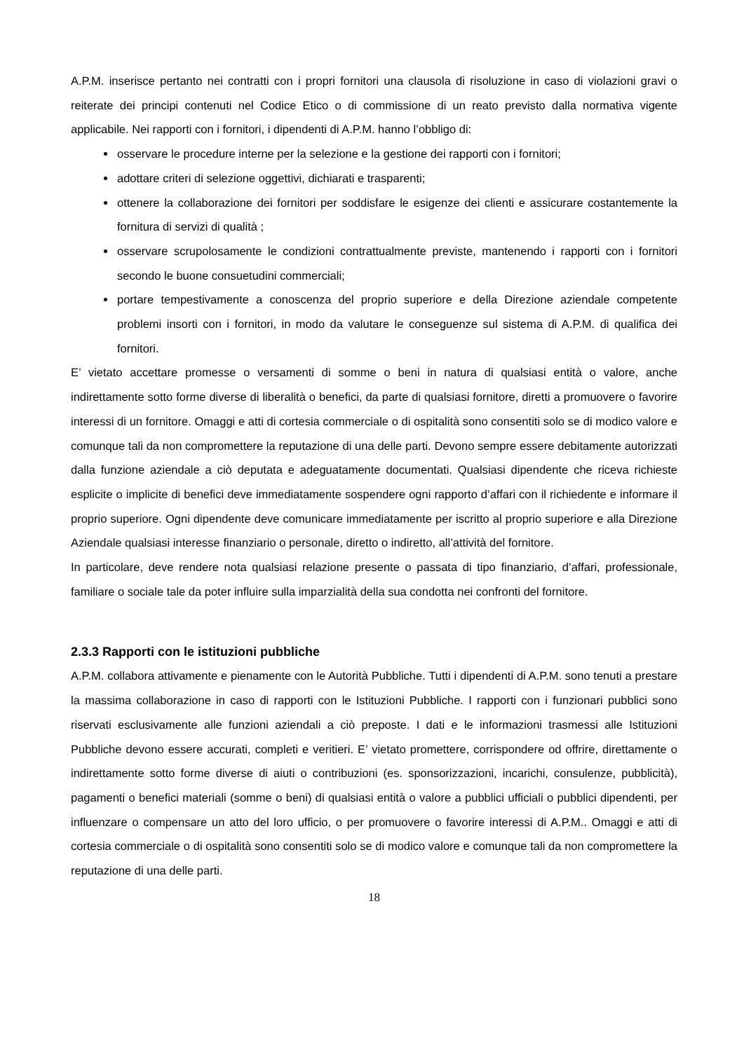A.P.M. inserisce pertanto nei contratti con i propri fornitori una clausola di risoluzione in caso di violazioni gravi o reiterate dei principi contenuti nel Codice Etico o di commissione di un reato previsto dalla normativa vigente applicabile. Nei rapporti con i fornitori, i dipendenti di A.P.M. hanno l’obbligo di:
osservare le procedure interne per la selezione e la gestione dei rapporti con i fornitori;
adottare criteri di selezione oggettivi, dichiarati e trasparenti;
ottenere la collaborazione dei fornitori per soddisfare le esigenze dei clienti e assicurare costantemente la fornitura di servizi di qualità ;
osservare scrupolosamente le condizioni contrattualmente previste, mantenendo i rapporti con i fornitori secondo le buone consuetudini commerciali;
portare tempestivamente a conoscenza del proprio superiore e della Direzione aziendale competente problemi insorti con i fornitori, in modo da valutare le conseguenze sul sistema di A.P.M. di qualifica dei fornitori.
E’ vietato accettare promesse o versamenti di somme o beni in natura di qualsiasi entità o valore, anche indirettamente sotto forme diverse di liberalità o benefici, da parte di qualsiasi fornitore, diretti a promuovere o favorire interessi di un fornitore. Omaggi e atti di cortesia commerciale o di ospitalità sono consentiti solo se di modico valore e comunque tali da non compromettere la reputazione di una delle parti. Devono sempre essere debitamente autorizzati dalla funzione aziendale a ciò deputata e adeguatamente documentati. Qualsiasi dipendente che riceva richieste esplicite o implicite di benefici deve immediatamente sospendere ogni rapporto d’affari con il richiedente e informare il proprio superiore. Ogni dipendente deve comunicare immediatamente per iscritto al proprio superiore e alla Direzione Aziendale qualsiasi interesse finanziario o personale, diretto o indiretto, all’attività del fornitore.
In particolare, deve rendere nota qualsiasi relazione presente o passata di tipo finanziario, d’affari, professionale, familiare o sociale tale da poter influire sulla imparzialità della sua condotta nei confronti del fornitore.
2.3.3 Rapporti con le istituzioni pubbliche
A.P.M. collabora attivamente e pienamente con le Autorità Pubbliche. Tutti i dipendenti di A.P.M. sono tenuti a prestare la massima collaborazione in caso di rapporti con le Istituzioni Pubbliche. I rapporti con i funzionari pubblici sono riservati esclusivamente alle funzioni aziendali a ciò preposte. I dati e le informazioni trasmessi alle Istituzioni Pubbliche devono essere accurati, completi e veritieri. E’ vietato promettere, corrispondere od offrire, direttamente o indirettamente sotto forme diverse di aiuti o contribuzioni (es. sponsorizzazioni, incarichi, consulenze, pubblicità), pagamenti o benefici materiali (somme o beni) di qualsiasi entità o valore a pubblici ufficiali o pubblici dipendenti, per influenzare o compensare un atto del loro ufficio, o per promuovere o favorire interessi di A.P.M.. Omaggi e atti di cortesia commerciale o di ospitalità sono consentiti solo se di modico valore e comunque tali da non compromettere la reputazione di una delle parti.
18